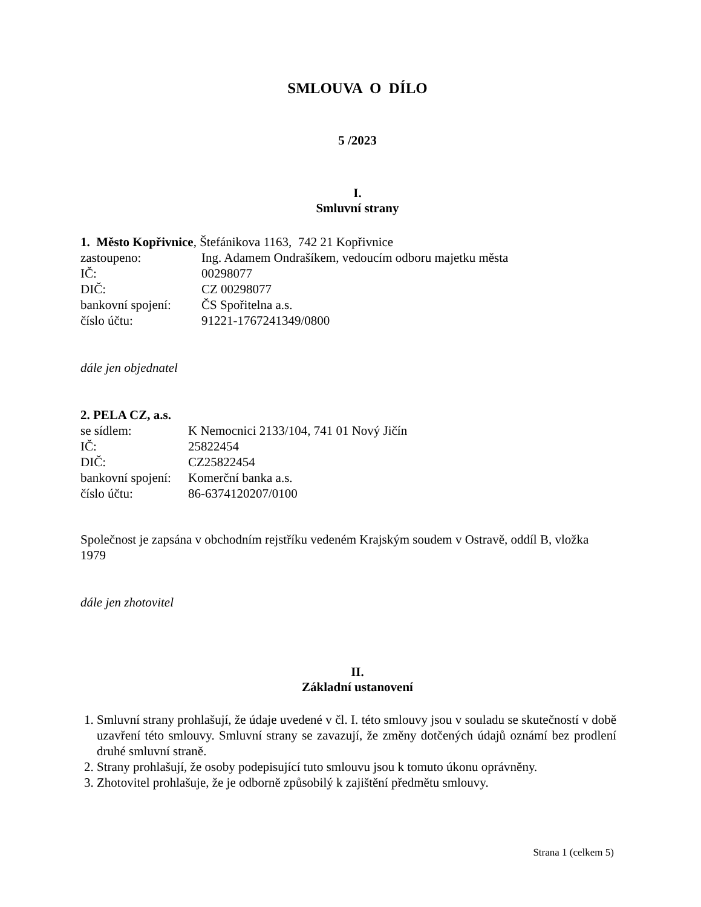SMLOUVA O DÍLO
5 /2023
I.
Smluvní strany
1. Město Kopřivnice, Štefánikova 1163, 742 21 Kopřivnice
| zastoupeno: | Ing. Adamem Ondrašíkem, vedoucím odboru majetku města |
| IČ: | 00298077 |
| DIČ: | CZ 00298077 |
| bankovní spojení: | ČS Spořitelna a.s. |
| číslo účtu: | 91221-1767241349/0800 |
dále jen objednatel
2. PELA CZ, a.s.
| se sídlem: | K Nemocnici 2133/104, 741 01 Nový Jičín |
| IČ: | 25822454 |
| DIČ: | CZ25822454 |
| bankovní spojení: | Komerční banka a.s. |
| číslo účtu: | 86-6374120207/0100 |
Společnost je zapsána v obchodním rejstříku vedeném Krajským soudem v Ostravě, oddíl B, vložka 1979
dále jen zhotovitel
II.
Základní ustanovení
1. Smluvní strany prohlašují, že údaje uvedené v čl. I. této smlouvy jsou v souladu se skutečností v době uzavření této smlouvy. Smluvní strany se zavazují, že změny dotčených údajů oznámí bez prodlení druhé smluvní straně.
2. Strany prohlašují, že osoby podepisující tuto smlouvu jsou k tomuto úkonu oprávněny.
3. Zhotovitel prohlašuje, že je odborně způsobilý k zajištění předmětu smlouvy.
Strana 1 (celkem 5)